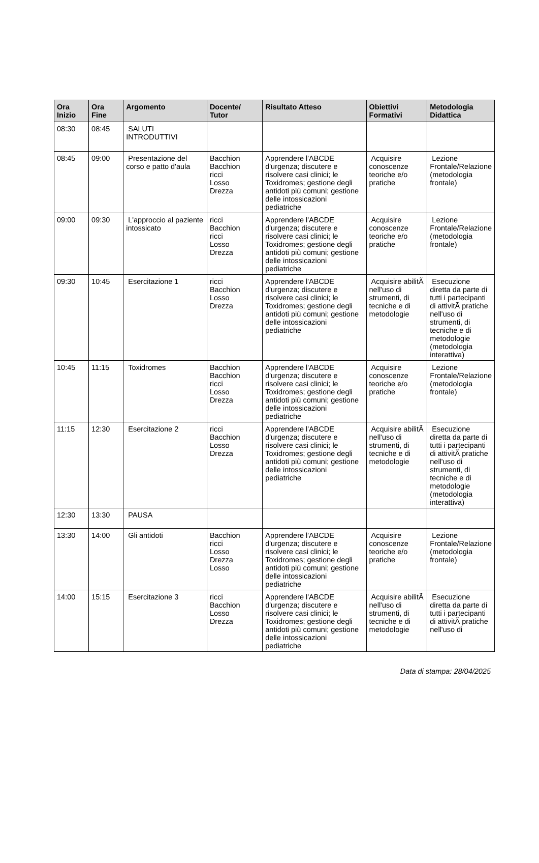| Ora Inizio | Ora Fine | Argomento | Docente/ Tutor | Risultato Atteso | Obiettivi Formativi | Metodologia Didattica |
| --- | --- | --- | --- | --- | --- | --- |
| 08:30 | 08:45 | SALUTI INTRODUTTIVI | | | | |
| 08:45 | 09:00 | Presentazione del corso e patto d'aula | Bacchion Bacchion ricci Losso Drezza | Apprendere l'ABCDE d'urgenza; discutere e risolvere casi clinici; le Toxidromes; gestione degli antidoti più comuni; gestione delle intossicazioni pediatriche | Acquisire conoscenze teoriche e/o pratiche | Lezione Frontale/Relazione (metodologia frontale) |
| 09:00 | 09:30 | L'approccio al paziente intossicato | ricci Bacchion ricci Losso Drezza | Apprendere l'ABCDE d'urgenza; discutere e risolvere casi clinici; le Toxidromes; gestione degli antidoti più comuni; gestione delle intossicazioni pediatriche | Acquisire conoscenze teoriche e/o pratiche | Lezione Frontale/Relazione (metodologia frontale) |
| 09:30 | 10:45 | Esercitazione 1 | ricci Bacchion Losso Drezza | Apprendere l'ABCDE d'urgenza; discutere e risolvere casi clinici; le Toxidromes; gestione degli antidoti più comuni; gestione delle intossicazioni pediatriche | Acquisire abilitÃ nell'uso di strumenti, di tecniche e di metodologie | Esecuzione diretta da parte di tutti i partecipanti di attivitÃ pratiche nell'uso di strumenti, di tecniche e di metodologie (metodologia interattiva) |
| 10:45 | 11:15 | Toxidromes | Bacchion Bacchion ricci Losso Drezza | Apprendere l'ABCDE d'urgenza; discutere e risolvere casi clinici; le Toxidromes; gestione degli antidoti più comuni; gestione delle intossicazioni pediatriche | Acquisire conoscenze teoriche e/o pratiche | Lezione Frontale/Relazione (metodologia frontale) |
| 11:15 | 12:30 | Esercitazione 2 | ricci Bacchion Losso Drezza | Apprendere l'ABCDE d'urgenza; discutere e risolvere casi clinici; le Toxidromes; gestione degli antidoti più comuni; gestione delle intossicazioni pediatriche | Acquisire abilitÃ nell'uso di strumenti, di tecniche e di metodologie | Esecuzione diretta da parte di tutti i partecipanti di attivitÃ pratiche nell'uso di strumenti, di tecniche e di metodologie (metodologia interattiva) |
| 12:30 | 13:30 | PAUSA | | | | |
| 13:30 | 14:00 | Gli antidoti | Bacchion ricci Losso Drezza Losso | Apprendere l'ABCDE d'urgenza; discutere e risolvere casi clinici; le Toxidromes; gestione degli antidoti più comuni; gestione delle intossicazioni pediatriche | Acquisire conoscenze teoriche e/o pratiche | Lezione Frontale/Relazione (metodologia frontale) |
| 14:00 | 15:15 | Esercitazione 3 | ricci Bacchion Losso Drezza | Apprendere l'ABCDE d'urgenza; discutere e risolvere casi clinici; le Toxidromes; gestione degli antidoti più comuni; gestione delle intossicazioni pediatriche | Acquisire abilitÃ nell'uso di strumenti, di tecniche e di metodologie | Esecuzione diretta da parte di tutti i partecipanti di attivitÃ pratiche nell'uso di |
Data di stampa: 28/04/2025